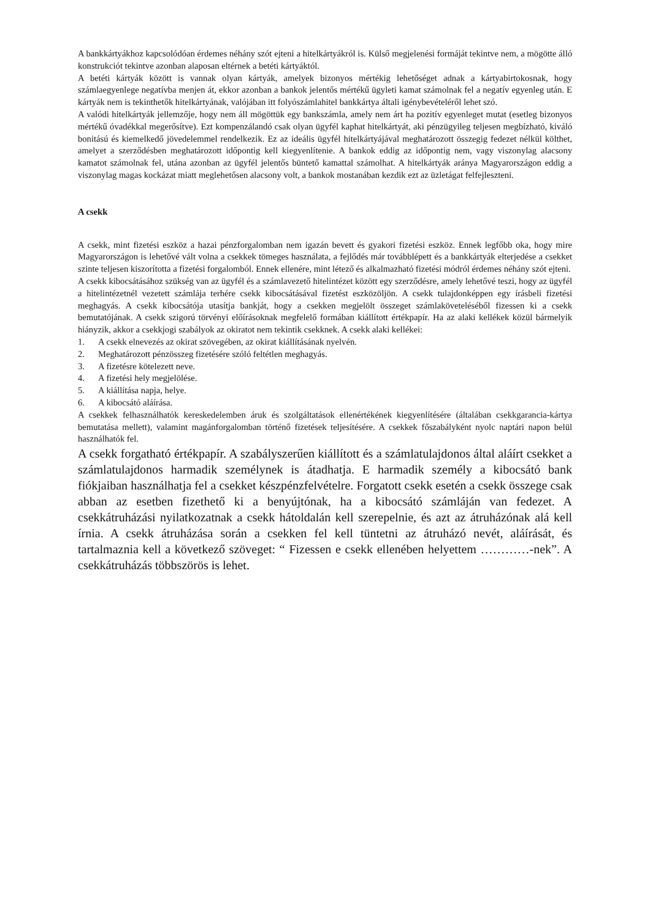A bankkártyákhoz kapcsolódóan érdemes néhány szót ejteni a hitelkártyákról is. Külső megjelenési formáját tekintve nem, a mögötte álló konstrukciót tekintve azonban alaposan eltérnek a betéti kártyáktól.
A betéti kártyák között is vannak olyan kártyák, amelyek bizonyos mértékig lehetőséget adnak a kártyabirtokosnak, hogy számlaegyenlege negatívba menjen át, ekkor azonban a bankok jelentős mértékű ügyleti kamat számolnak fel a negatív egyenleg után. E kártyák nem is tekinthetők hitelkártyának, valójában itt folyószámlahitel bankkártya általi igénybevételéről lehet szó.
A valódi hitelkártyák jellemzője, hogy nem áll mögöttük egy bankszámla, amely nem árt ha pozitív egyenleget mutat (esetleg bizonyos mértékű óvadékkal megerősítve). Ezt kompenzálandó csak olyan ügyfél kaphat hitelkártyát, aki pénzügyileg teljesen megbízható, kiváló bonitású és kiemelkedő jövedelemmel rendelkezik. Ez az ideális ügyfél hitelkártyájával meghatározott összegig fedezet nélkül költhet, amelyet a szerződésben meghatározott időpontig kell kiegyenlítenie. A bankok eddig az időpontig nem, vagy viszonylag alacsony kamatot számolnak fel, utána azonban az ügyfél jelentős büntető kamattal számolhat. A hitelkártyák aránya Magyarországon eddig a viszonylag magas kockázat miatt meglehetősen alacsony volt, a bankok mostanában kezdik ezt az üzletágat felfejleszteni.
A csekk
A csekk, mint fizetési eszköz a hazai pénzforgalomban nem igazán bevett és gyakori fizetési eszköz. Ennek legfőbb oka, hogy mire Magyarországon is lehetővé vált volna a csekkek tömeges használata, a fejlődés már továbblépett és a bankkártyák elterjedése a csekket szinte teljesen kiszorította a fizetési forgalomból. Ennek ellenére, mint létező és alkalmazható fizetési módról érdemes néhány szót ejteni.
A csekk kibocsátásához szükség van az ügyfél és a számlavezető hitelintézet között egy szerződésre, amely lehetővé teszi, hogy az ügyfél a hitelintézetnél vezetett számlája terhére csekk kibocsátásával fizetést eszközöljön. A csekk tulajdonképpen egy írásbeli fizetési meghagyás. A csekk kibocsátója utasítja bankját, hogy a csekken megjelölt összeget számlaköveteléséből fizessen ki a csekk bemutatójának. A csekk szigorú törvényi előírásoknak megfelelő formában kiállított értékpapír. Ha az alaki kellékek közül bármelyik hiányzik, akkor a csekkjogi szabályok az okiratot nem tekintik csekknek. A csekk alaki kellékei:
1. A csekk elnevezés az okirat szövegében, az okirat kiállításának nyelvén.
2. Meghatározott pénzösszeg fizetésére szóló feltétlen meghagyás.
3. A fizetésre kötelezett neve.
4. A fizetési hely megjelölése.
5. A kiállítása napja, helye.
6. A kibocsátó aláírása.
A csekkek felhasználhatók kereskedelemben áruk és szolgáltatások ellenértékének kiegyenlítésére (általában csekkgarancia-kártya bemutatása mellett), valamint magánforgalomban történő fizetések teljesítésére. A csekkek főszabályként nyolc naptári napon belül használhatók fel.
A csekk forgatható értékpapír. A szabályszerűen kiállított és a számlatulajdonos által aláírt csekket a számlatulajdonos harmadik személynek is átadhatja. E harmadik személy a kibocsátó bank fiókjaiban használhatja fel a csekket készpénzfelvételre. Forgatott csekk esetén a csekk összege csak abban az esetben fizethető ki a benyújtónak, ha a kibocsátó számláján van fedezet. A csekkátruházási nyilatkozatnak a csekk hátoldalán kell szerepelnie, és azt az átruházónak alá kell írnia. A csekk átruházása során a csekken fel kell tüntetni az átruházó nevét, aláírását, és tartalmaznia kell a következő szöveget: “ Fizessen e csekk ellenében helyettem …………-nek”. A csekkátruházás többszörös is lehet.